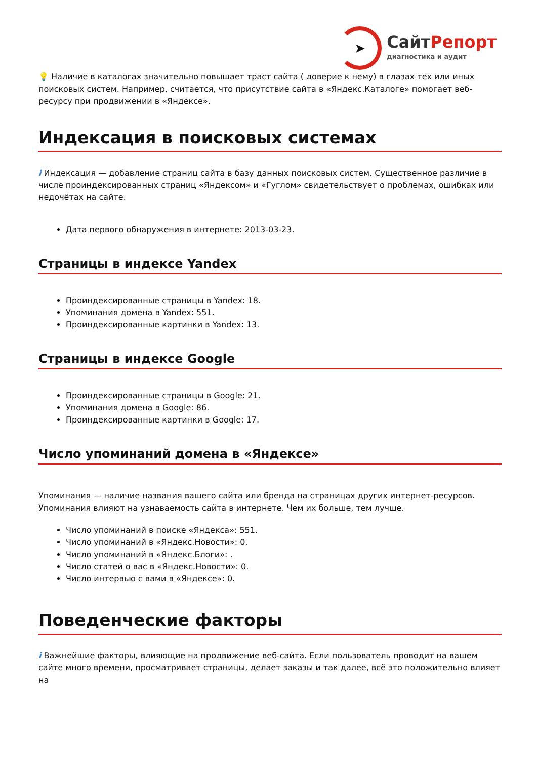➤
СайтРепорт
диагностика и аудит
💡 Наличие в каталогах значительно повышает траст сайта ( доверие к нему) в глазах тех или иных поисковых систем. Например, считается, что присутствие сайта в «Яндекс.Каталоге» помогает веб-ресурсу при продвижении в «Яндексе».
Индексация в поисковых системах
i Индексация — добавление страниц сайта в базу данных поисковых систем. Существенное различие в числе проиндексированных страниц «Яндексом» и «Гуглом» свидетельствует о проблемах, ошибках или недочётах на сайте.
Дата первого обнаружения в интернете: 2013-03-23.
Страницы в индексе Yandex
Проиндексированные страницы в Yandex: 18.
Упоминания домена в Yandex: 551.
Проиндексированные картинки в Yandex: 13.
Страницы в индексе Google
Проиндексированные страницы в Google: 21.
Упоминания домена в Google: 86.
Проиндексированные картинки в Google: 17.
Число упоминаний домена в «Яндексе»
Упоминания — наличие названия вашего сайта или бренда на страницах других интернет-ресурсов. Упоминания влияют на узнаваемость сайта в интернете. Чем их больше, тем лучше.
Число упоминаний в поиске «Яндекса»: 551.
Число упоминаний в «Яндекс.Новости»: 0.
Число упоминаний в «Яндекс.Блоги»: .
Число статей о вас в «Яндекс.Новости»: 0.
Число интервью с вами в «Яндексе»: 0.
Поведенческие факторы
i Важнейшие факторы, влияющие на продвижение веб-сайта. Если пользователь проводит на вашем сайте много времени, просматривает страницы, делает заказы и так далее, всё это положительно влияет на